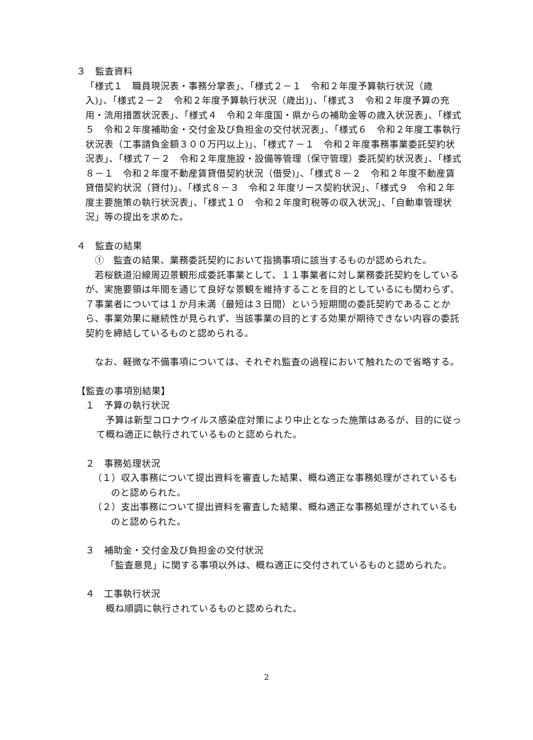３　監査資料
「様式１　職員現況表・事務分掌表」、「様式２－１　令和２年度予算執行状況（歳入)」、「様式２－２　令和２年度予算執行状況（歳出)」、「様式３　令和２年度予算の充用・流用措置状況表」、「様式４　令和２年度国・県からの補助金等の歳入状況表」、「様式５　令和２年度補助金・交付金及び負担金の交付状況表」、「様式６　令和２年度工事執行状況表（工事請負金額３００万円以上)」、「様式７－１　令和２年度事務事業委託契約状況表」、「様式７－２　令和２年度施設・設備等管理（保守管理）委託契約状況表」、「様式８－１　令和２年度不動産賃貸借契約状況（借受)」、「様式８－２　令和２年度不動産賃貸借契約状況（貸付)」、「様式８－３　令和２年度リース契約状況」、「様式９　令和２年度主要施策の執行状況表」、「様式１０　令和２年度町税等の収入状況」、「自動車管理状況」等の提出を求めた。
４　監査の結果
①　監査の結果、業務委託契約において指摘事項に該当するものが認められた。
若桜鉄道沿線周辺景観形成委託事業として、１１事業者に対し業務委託契約をしているが、実施要領は年間を通じて良好な景観を維持することを目的としているにも関わらず、７事業者については１か月未満（最短は３日間）という短期間の委託契約であることから、事業効果に継続性が見られず、当該事業の目的とする効果が期待できない内容の委託契約を締結しているものと認められる。
なお、軽微な不備事項については、それぞれ監査の過程において触れたので省略する。
【監査の事項別結果】
１　予算の執行状況
予算は新型コロナウイルス感染症対策により中止となった施策はあるが、目的に従って概ね適正に執行されているものと認められた。
２　事務処理状況
（１）収入事務について提出資料を審査した結果、概ね適正な事務処理がされているものと認められた。
（２）支出事務について提出資料を審査した結果、概ね適正な事務処理がされているものと認められた。
３　補助金・交付金及び負担金の交付状況
「監査意見」に関する事項以外は、概ね適正に交付されているものと認められた。
４　工事執行状況
概ね順調に執行されているものと認められた。
2